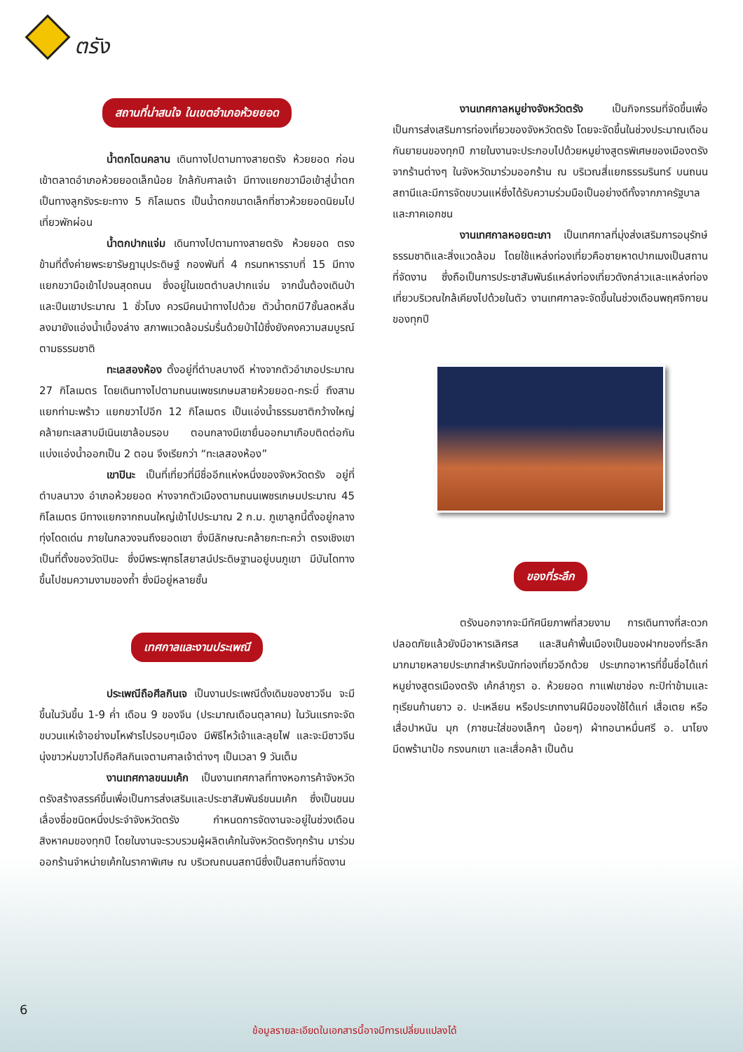ตรัง
สถานที่น่าสนใจ ในเขตอำเภอห้วยยอด
น้ำตกโตนคลาน เดินทางไปตามทางสายตรัง ห้วยยอด ก่อนเข้าตลาดอำเภอห้วยยอดเล็กน้อย ใกล้กับศาลเจ้า มีทางแยกขวามือเข้าสู่น้ำตก เป็นทางลูกรังระยะทาง 5 กิโลเมตร เป็นน้ำตกขนาดเล็กที่ชาวห้วยยอดนิยมไปเที่ยวพักผ่อน
น้ำตกปากแจ่ม เดินทางไปตามทางสายตรัง ห้วยยอด ตรงข้ามที่ตั้งค่ายพระยารัษฎานุประดิษฐ์ กองพันที่ 4 กรมทหารราบที่ 15 มีทางแยกขวามือเข้าไปจนสุดถนน ซึ่งอยู่ในเขตตำบลปากแจ่ม จากนั้นต้องเดินป่าและปีนเขาประมาณ 1 ชั่วโมง ควรมีคนนำทางไปด้วย ตัวน้ำตกมี7ชั้นลดหลั่นลงมายังแอ่งน้ำเบื้องล่าง สภาพแวดล้อมร่มรื่นด้วยป่าไม้ซึ่งยังคงความสมบูรณ์ตามธรรมชาติ
ทะเลสองห้อง ตั้งอยู่ที่ตำบลบางดี ห่างจากตัวอำเภอประมาณ 27 กิโลเมตร โดยเดินทางไปตามถนนเพชรเกษมสายห้วยยอด-กระบี่ ถึงสามแยกท่ามะพร้าว แยกขวาไปอีก 12 กิโลเมตร เป็นแอ่งน้ำธรรมชาติกว้างใหญ่คล้ายทะเลสาบมีเนินเขาล้อมรอบ ตอนกลางมีเขายื่นออกมาเกือบติดต่อกัน แบ่งแอ่งน้ำออกเป็น 2 ตอน จึงเรียกว่า “ทะเลสองห้อง”
เขาปินะ เป็นที่เที่ยวที่มีชื่ออีกแห่งหนึ่งของจังหวัดตรัง อยู่ที่ตำบลนาวง อำเภอห้วยยอด ห่างจากตัวเมืองตามถนนเพชรเกษมประมาณ 45 กิโลเมตร มีทางแยกจากถนนใหญ่เข้าไปประมาณ 2 ก.ม. ภูเขาลูกนี้ตั้งอยู่กลางทุ่งโดดเด่น ภายในกลวงจนถึงยอดเขา ซึ่งมีลักษณะคล้ายกะทะคว่ำ ตรงเชิงเขาเป็นที่ตั้งของวัดปินะ ซึ่งมีพระพุทธไสยาสน์ประดิษฐานอยู่บนภูเขา มีบันไดทางขึ้นไปชมความงามของถ้ำ ซึ่งมีอยู่หลายชั้น
เทศกาลและงานประเพณี
ประเพณีถือศีลกินเจ เป็นงานประเพณีดั้งเดิมของชาวจีน จะมีขึ้นในวันขึ้น 1-9 ค่ำ เดือน 9 ของจีน (ประมาณเดือนตุลาคม) ในวันแรกจะจัดขบวนแห่เจ้าอย่างมโหฬารไปรอบๆเมือง มีพิธีไหว้เจ้าและลุยไฟ และจะมีชาวจีนนุ่งขาวห่มขาวไปถือศีลกินเจตามศาลเจ้าต่างๆ เป็นเวลา 9 วันเต็ม
งานเทศกาลขนมเค้ก เป็นงานเทศกาลที่ทางหอการค้าจังหวัดตรังสร้างสรรค์ขึ้นเพื่อเป็นการส่งเสริมและประชาสัมพันธ์ขนมเค้ก ซึ่งเป็นขนมเลื่องชื่อชนิดหนึ่งประจำจังหวัดตรัง กำหนดการจัดงานจะอยู่ในช่วงเดือนสิงหาคมของทุกปี โดยในงานจะรวบรวมผู้ผลิตเค้กในจังหวัดตรังทุกร้าน มาร่วมออกร้านจำหน่ายเค้กในราคาพิเศษ ณ บริเวณถนนสถานีซึ่งเป็นสถานที่จัดงาน
งานเทศกาลหมูย่างจังหวัดตรัง เป็นกิจกรรมที่จัดขึ้นเพื่อเป็นการส่งเสริมการท่องเที่ยวของจังหวัดตรัง โดยจะจัดขึ้นในช่วงประมาณเดือนกันยายนของทุกปี ภายในงานจะประกอบไปด้วยหมูย่างสูตรพิเศษของเมืองตรังจากร้านต่างๆ ในจังหวัดมาร่วมออกร้าน ณ บริเวณสี่แยกธรรมรินทร์ บนถนนสถานีและมีการจัดขบวนแห่ซึ่งได้รับความร่วมมือเป็นอย่างดีทั้งจากภาครัฐบาลและภาคเอกชน
งานเทศกาลหอยตะเภา เป็นเทศกาลที่มุ่งส่งเสริมการอนุรักษ์ธรรมชาติและสิ่งแวดล้อม โดยใช้แหล่งท่องเที่ยวคือชายหาดปากเมงเป็นสถานที่จัดงาน ซึ่งถือเป็นการประชาสัมพันธ์แหล่งท่องเที่ยวดังกล่าวและแหล่งท่องเที่ยวบริเวณใกล้เคียงไปด้วยในตัว งานเทศกาลจะจัดขึ้นในช่วงเดือนพฤศจิกายนของทุกปี
ของที่ระลึก
ตรังนอกจากจะมีทัศนียภาพที่สวยงาม การเดินทางที่สะดวกปลอดภัยแล้วยังมีอาหารเลิศรส และสินค้าพื้นเมืองเป็นของฝากของที่ระลึกมากมายหลายประเภทสำหรับนักท่องเที่ยวอีกด้วย ประเภทอาหารที่ขึ้นชื่อได้แก่ หมูย่างสูตรเมืองตรัง เค้กลำภูรา อ. ห้วยยอด กาแฟเขาช่อง กะปิท่าข้ามและทุเรียนก้านยาว อ. ปะเหลียน หรือประเภทงานฝีมือของใช้ได้แก่ เสื่อเตย หรือเสื่อปาหนัน มุก (ภาชนะใส่ของเล็กๆ น้อยๆ) ผ้าทอนาหมื่นศรี อ. นาโยง มีดพร้านาป้อ กรงนกเขา และเสื่อคล้า เป็นต้น
6
ข้อมูลรายละเอียดในเอกสารนี้อาจมีการเปลี่ยนแปลงได้